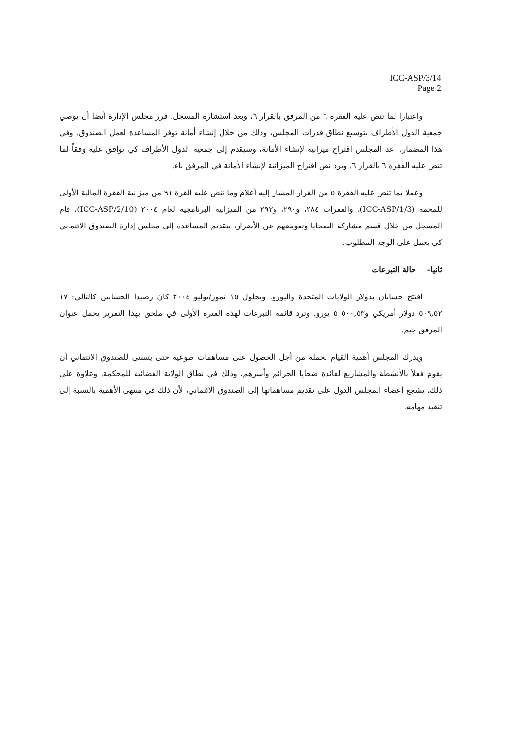ICC-ASP/3/14
Page 2
واعتبارا لما تنص عليه الفقرة ٦ من المرفق بالقرار ٦، وبعد استشارة المسجل، قرر مجلس الإدارة أيضا أن يوصي جمعية الدول الأطراف بتوسيع نطاق قدرات المجلس، وذلك من خلال إنشاء أمانة توفر المساعدة لعمل الصندوق. وفي هذا المضمار، أعد المجلس اقتراح ميزانية لإنشاء الأمانة، وسيقدم إلى جمعية الدول الأطراف كي توافق عليه وفقاً لما تنص عليه الفقرة ٦ بالقرار ٦. ويرد نص اقتراح الميزانية لإنشاء الأمانة في المرفق باء.
وعملا بما تنص عليه الفقرة ٥ من القرار المشار إليه أعلام وما تنص عليه القرة ٩١ من ميزانية الفقرة المالية الأولى للمحمة (ICC-ASP/1/3)، والفقرات ٢٨٤، و٢٩٠، و٢٩٢ من الميزانية البرنامجية لعام ٢٠٠٤ (ICC-ASP/2/10)، قام المسجل من خلال قسم مشاركة الضحايا وتعويضهم عن الأضرار، بتقديم المساعدة إلى مجلس إدارة الصندوق الائتماني كي يعمل على الوجه المطلوب.
ثانيا– حالة التبرعات
افتتح حسابان بدولار الولايات المتحدة واليورو. وبحلول ١٥ تموز/يوليو ٢٠٠٤ كان رصيدا الحسابين كالتالي: ١٧ ٥٠٩,٥٢ دولار أمريكي و٥٠٠,٥٣ ٥ يورو. وترد قائمة التبرعات لهذه الفترة الأولى في ملحق بهذا التقرير يحمل عنوان المرفق جيم.
ويدرك المجلس أهمية القيام بحملة من أجل الحصول على مساهمات طوعية حتى يتسنى للصندوق الائتماني أن يقوم فعلاً بالأنشطة والمشاريع لفائدة ضحايا الجرائم وأسرهم، وذلك في نطاق الولاية القضائية للمحكمة. وعلاوة على ذلك، يشجع أعضاء المجلس الدول على تقديم مساهماتها إلى الصندوق الائتماني، لأن ذلك في منتهى الأهمية بالنسبة إلى تنفيذ مهامه.